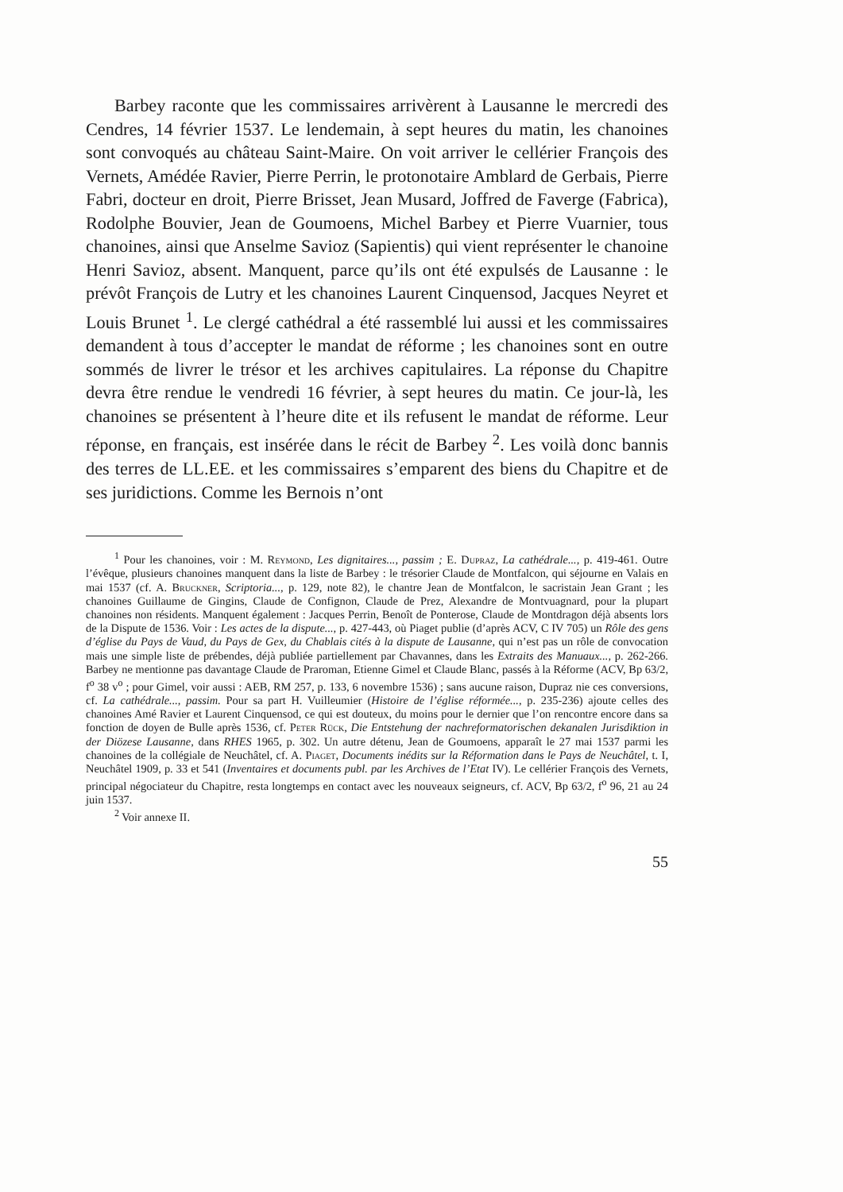Barbey raconte que les commissaires arrivèrent à Lausanne le mercredi des Cendres, 14 février 1537. Le lendemain, à sept heures du matin, les chanoines sont convoqués au château Saint-Maire. On voit arriver le cellérier François des Vernets, Amédée Ravier, Pierre Perrin, le protonotaire Amblard de Gerbais, Pierre Fabri, docteur en droit, Pierre Brisset, Jean Musard, Joffred de Faverge (Fabrica), Rodolphe Bouvier, Jean de Goumoens, Michel Barbey et Pierre Vuarnier, tous chanoines, ainsi que Anselme Savioz (Sapientis) qui vient représenter le chanoine Henri Savioz, absent. Manquent, parce qu’ils ont été expulsés de Lausanne : le prévôt François de Lutry et les chanoines Laurent Cinquensod, Jacques Neyret et Louis Brunet <sup>1</sup>. Le clergé cathédral a été rassemblé lui aussi et les commissaires demandent à tous d’accepter le mandat de réforme ; les chanoines sont en outre sommés de livrer le trésor et les archives capitulaires. La réponse du Chapitre devra être rendue le vendredi 16 février, à sept heures du matin. Ce jour-là, les chanoines se présentent à l’heure dite et ils refusent le mandat de réforme. Leur réponse, en français, est insérée dans le récit de Barbey <sup>2</sup>. Les voilà donc bannis des terres de LL.EE. et les commissaires s’emparent des biens du Chapitre et de ses juridictions. Comme les Bernois n’ont
<sup>1</sup> Pour les chanoines, voir : M. Reymond, Les dignitaires..., passim ; E. Dupraz, La cathédrale..., p. 419-461. Outre l’évêque, plusieurs chanoines manquent dans la liste de Barbey : le trésorier Claude de Montfalcon, qui séjourne en Valais en mai 1537 (cf. A. Bruckner, Scriptoria..., p. 129, note 82), le chantre Jean de Montfalcon, le sacristain Jean Grant ; les chanoines Guillaume de Gingins, Claude de Confignon, Claude de Prez, Alexandre de Montvuagnard, pour la plupart chanoines non résidents. Manquent également : Jacques Perrin, Benoît de Ponterose, Claude de Montdragon déjà absents lors de la Dispute de 1536. Voir : Les actes de la dispute..., p. 427-443, où Piaget publie (d’après ACV, C IV 705) un Rôle des gens d’église du Pays de Vaud, du Pays de Gex, du Chablais cités à la dispute de Lausanne, qui n’est pas un rôle de convocation mais une simple liste de prébendes, déjà publiée partiellement par Chavannes, dans les Extraits des Manuaux..., p. 262-266. Barbey ne mentionne pas davantage Claude de Praroman, Etienne Gimel et Claude Blanc, passés à la Réforme (ACV, Bp 63/2, f<sup>o</sup> 38 v<sup>o</sup> ; pour Gimel, voir aussi : AEB, RM 257, p. 133, 6 novembre 1536) ; sans aucune raison, Dupraz nie ces conversions, cf. La cathédrale..., passim. Pour sa part H. Vuilleumier (Histoire de l’église réformée..., p. 235-236) ajoute celles des chanoines Amé Ravier et Laurent Cinquensod, ce qui est douteux, du moins pour le dernier que l’on rencontre encore dans sa fonction de doyen de Bulle après 1536, cf. Peter Rück, Die Entstehung der nachreformatorischen dekanalen Jurisdiktion in der Diözese Lausanne, dans RHES 1965, p. 302. Un autre détenu, Jean de Goumoens, apparaît le 27 mai 1537 parmi les chanoines de la collégiale de Neuchâtel, cf. A. Piaget, Documents inédits sur la Réformation dans le Pays de Neuchâtel, t. I, Neuchâtel 1909, p. 33 et 541 (Inventaires et documents publ. par les Archives de l’Etat IV). Le cellérier François des Vernets, principal négociateur du Chapitre, resta longtemps en contact avec les nouveaux seigneurs, cf. ACV, Bp 63/2, f<sup>o</sup> 96, 21 au 24 juin 1537.
<sup>2</sup> Voir annexe II.
55